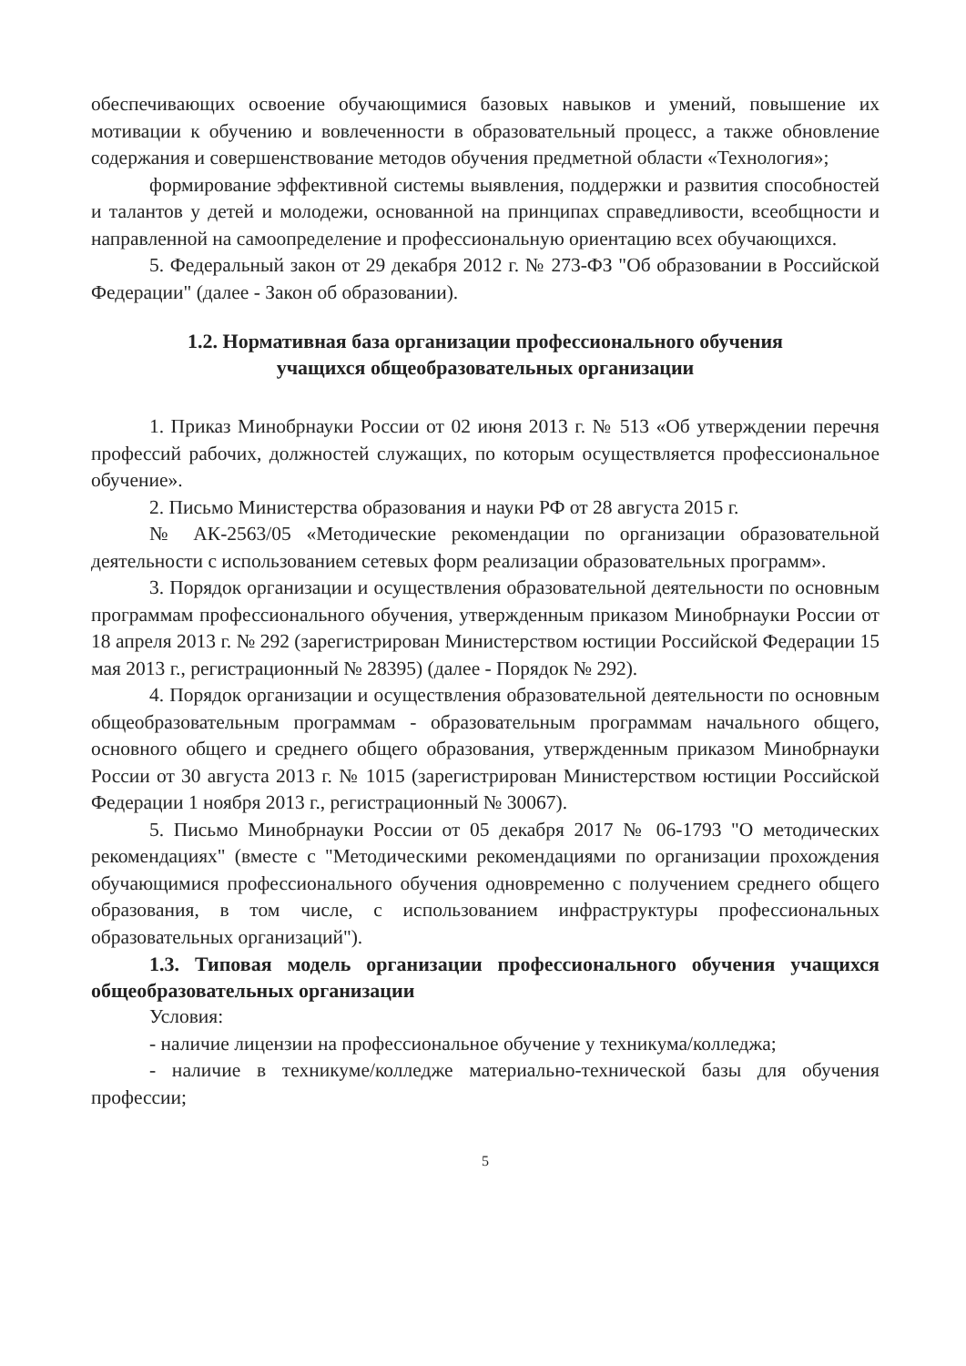обеспечивающих освоение обучающимися базовых навыков и умений, повышение их мотивации к обучению и вовлеченности в образовательный процесс, а также обновление содержания и совершенствование методов обучения предметной области «Технология»;
формирование эффективной системы выявления, поддержки и развития способностей и талантов у детей и молодежи, основанной на принципах справедливости, всеобщности и направленной на самоопределение и профессиональную ориентацию всех обучающихся.
5. Федеральный закон от 29 декабря 2012 г. № 273-ФЗ "Об образовании в Российской Федерации" (далее - Закон об образовании).
1.2. Нормативная база организации профессионального обучения
учащихся общеобразовательных организации
1. Приказ Минобрнауки России от 02 июня 2013 г. № 513 «Об утверждении перечня профессий рабочих, должностей служащих, по которым осуществляется профессиональное обучение».
2. Письмо Министерства образования и науки РФ от 28 августа 2015 г.
№ АК-2563/05 «Методические рекомендации по организации образовательной деятельности с использованием сетевых форм реализации образовательных программ».
3. Порядок организации и осуществления образовательной деятельности по основным программам профессионального обучения, утвержденным приказом Минобрнауки России от 18 апреля 2013 г. № 292 (зарегистрирован Министерством юстиции Российской Федерации 15 мая 2013 г., регистрационный № 28395) (далее - Порядок № 292).
4. Порядок организации и осуществления образовательной деятельности по основным общеобразовательным программам - образовательным программам начального общего, основного общего и среднего общего образования, утвержденным приказом Минобрнауки России от 30 августа 2013 г. № 1015 (зарегистрирован Министерством юстиции Российской Федерации 1 ноября 2013 г., регистрационный № 30067).
5. Письмо Минобрнауки России от 05 декабря 2017 № 06-1793 "О методических рекомендациях" (вместе с "Методическими рекомендациями по организации прохождения обучающимися профессионального обучения одновременно с получением среднего общего образования, в том числе, с использованием инфраструктуры профессиональных образовательных организаций").
1.3. Типовая модель организации профессионального обучения учащихся общеобразовательных организации
Условия:
- наличие лицензии на профессиональное обучение у техникума/колледжа;
- наличие в техникуме/колледже материально-технической базы для обучения профессии;
5